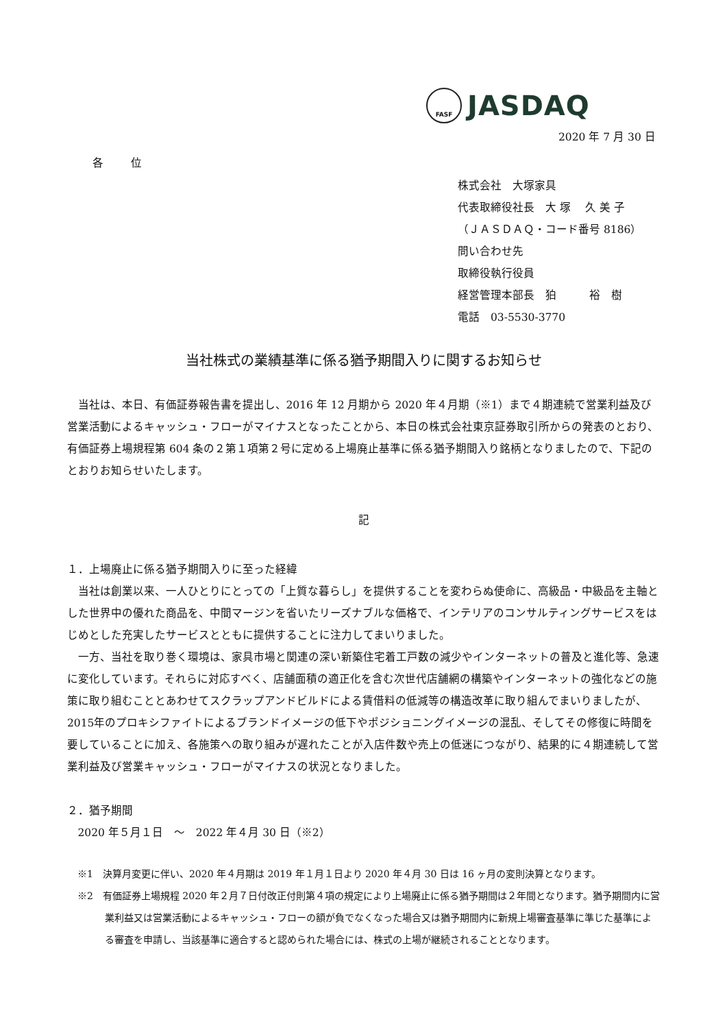FASF
JASDAQ
2020 年 7 月 30 日
各位
株式会社　大塚家具
代表取締役社長　大 塚　 久 美 子
（ＪＡＳＤＡＱ・コード番号 8186）
問い合わせ先
取締役執行役員
経営管理本部長　狛　　　裕　樹
電話　03-5530-3770
当社株式の業績基準に係る猶予期間入りに関するお知らせ
当社は、本日、有価証券報告書を提出し、2016 年 12 月期から 2020 年４月期（※1）まで４期連続で営業利益及び営業活動によるキャッシュ・フローがマイナスとなったことから、本日の株式会社東京証券取引所からの発表のとおり、有価証券上場規程第 604 条の２第１項第２号に定める上場廃止基準に係る猶予期間入り銘柄となりましたので、下記のとおりお知らせいたします。
記
１．上場廃止に係る猶予期間入りに至った経緯
当社は創業以来、一人ひとりにとっての「上質な暮らし」を提供することを変わらぬ使命に、高級品・中級品を主軸とした世界中の優れた商品を、中間マージンを省いたリーズナブルな価格で、インテリアのコンサルティングサービスをはじめとした充実したサービスとともに提供することに注力してまいりました。
一方、当社を取り巻く環境は、家具市場と関連の深い新築住宅着工戸数の減少やインターネットの普及と進化等、急速に変化しています。それらに対応すべく、店舗面積の適正化を含む次世代店舗網の構築やインターネットの強化などの施策に取り組むこととあわせてスクラップアンドビルドによる賃借料の低減等の構造改革に取り組んでまいりましたが、2015年のプロキシファイトによるブランドイメージの低下やポジショニングイメージの混乱、そしてその修復に時間を要していることに加え、各施策への取り組みが遅れたことが入店件数や売上の低迷につながり、結果的に４期連続して営業利益及び営業キャッシュ・フローがマイナスの状況となりました。
２．猶予期間
2020 年５月１日　～　2022 年４月 30 日（※2）
※1　決算月変更に伴い、2020 年４月期は 2019 年１月１日より 2020 年４月 30 日は 16 ヶ月の変則決算となります。
※2　有価証券上場規程 2020 年２月７日付改正付則第４項の規定により上場廃止に係る猶予期間は２年間となります。猶予期間内に営業利益又は営業活動によるキャッシュ・フローの額が負でなくなった場合又は猶予期間内に新規上場審査基準に準じた基準による審査を申請し、当該基準に適合すると認められた場合には、株式の上場が継続されることとなります。